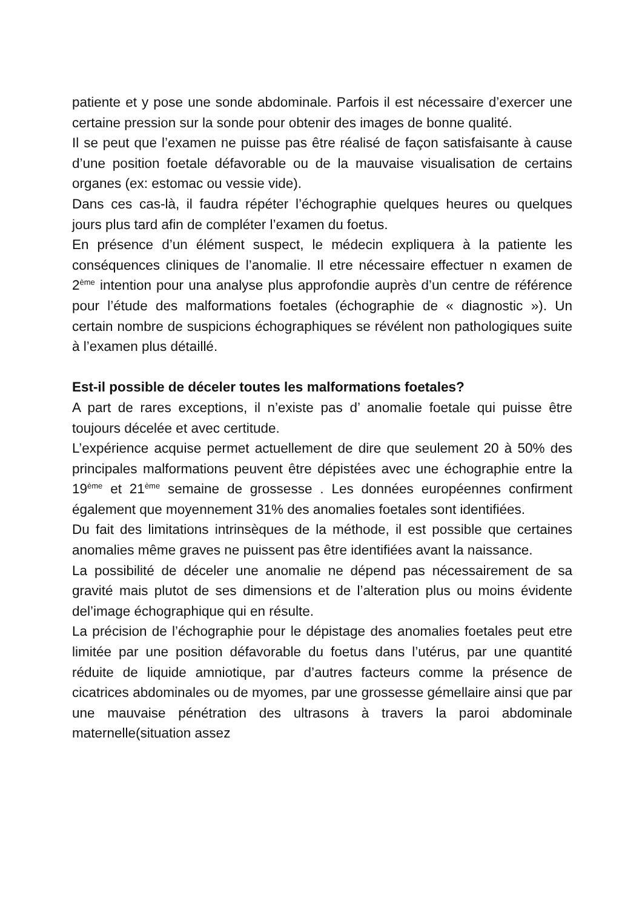patiente et y pose une sonde abdominale. Parfois il est nécessaire d’exercer une certaine pression sur la sonde pour obtenir des images de bonne qualité.
Il se peut que l’examen ne puisse pas être réalisé de façon satisfaisante à cause d’une position foetale défavorable ou de la mauvaise visualisation de certains organes (ex: estomac ou vessie vide).
Dans ces cas-là, il faudra répéter l’échographie quelques heures ou quelques jours plus tard afin de compléter l’examen du foetus.
En présence d’un élément suspect, le médecin expliquera à la patiente les conséquences cliniques de l’anomalie. Il etre nécessaire effectuer n examen de 2<sup>ème</sup> intention pour una analyse plus approfondie auprès d’un centre de référence pour l’étude des malformations foetales (échographie de « diagnostic »). Un certain nombre de suspicions échographiques se révélent non pathologiques suite à l’examen plus détaillé.
Est-il possible de déceler toutes les malformations foetales?
A part de rares exceptions, il n’existe pas d’ anomalie foetale qui puisse être toujours décelée et avec certitude.
L’expérience acquise permet actuellement de dire que seulement 20 à 50% des principales malformations peuvent être dépistées avec une échographie entre la 19<sup>ème</sup> et 21<sup>ème</sup> semaine de grossesse . Les données européennes confirment également que moyennement 31% des anomalies foetales sont identifiées.
Du fait des limitations intrinsèques de la méthode, il est possible que certaines anomalies même graves ne puissent pas être identifiées avant la naissance.
La possibilité de déceler une anomalie ne dépend pas nécessairement de sa gravité mais plutot de ses dimensions et de l’alteration plus ou moins évidente del’image échographique qui en résulte.
La précision de l’échographie pour le dépistage des anomalies foetales peut etre limitée par une position défavorable du foetus dans l’utérus, par une quantité réduite de liquide amniotique, par d’autres facteurs comme la présence de cicatrices abdominales ou de myomes, par une grossesse gémellaire ainsi que par une mauvaise pénétration des ultrasons à travers la paroi abdominale maternelle(situation assez